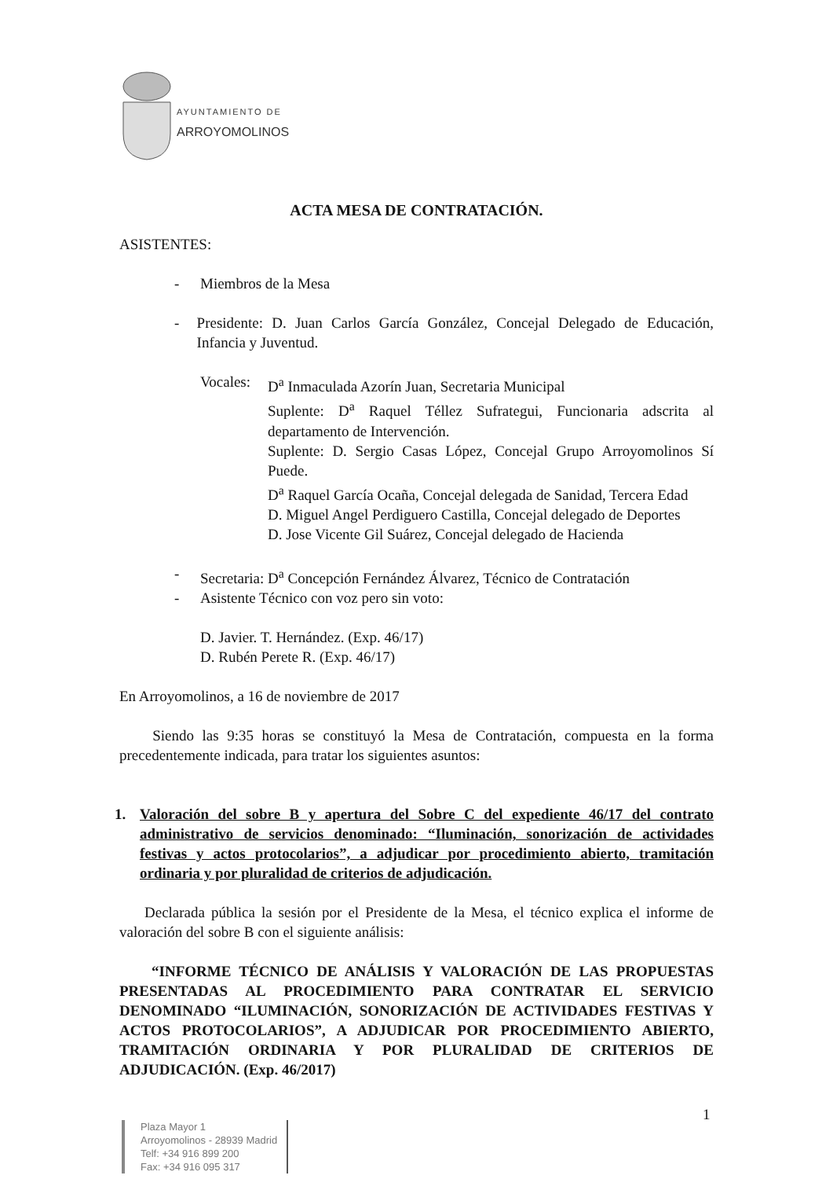AYUNTAMIENTO DE
ARROYOMOLINOS
ACTA MESA DE CONTRATACIÓN.
ASISTENTES:
- Miembros de la Mesa
- Presidente: D. Juan Carlos García González, Concejal Delegado de Educación, Infancia y Juventud.
Vocales: D<sup>a</sup> Inmaculada Azorín Juan, Secretaria Municipal
Suplente: D<sup>a</sup> Raquel Téllez Sufrategui, Funcionaria adscrita al departamento de Intervención.
Suplente: D. Sergio Casas López, Concejal Grupo Arroyomolinos Sí Puede.
D<sup>a</sup> Raquel García Ocaña, Concejal delegada de Sanidad, Tercera Edad
D. Miguel Angel Perdiguero Castilla, Concejal delegado de Deportes
D. Jose Vicente Gil Suárez, Concejal delegado de Hacienda
- Secretaria: D<sup>a</sup> Concepción Fernández Álvarez, Técnico de Contratación
- Asistente Técnico con voz pero sin voto:
D. Javier. T. Hernández. (Exp. 46/17)
D. Rubén Perete R. (Exp. 46/17)
En Arroyomolinos, a 16 de noviembre de 2017
Siendo las 9:35 horas se constituyó la Mesa de Contratación, compuesta en la forma precedentemente indicada, para tratar los siguientes asuntos:
1. Valoración del sobre B y apertura del Sobre C del expediente 46/17 del contrato administrativo de servicios denominado: “Iluminación, sonorización de actividades festivas y actos protocolarios”, a adjudicar por procedimiento abierto, tramitación ordinaria y por pluralidad de criterios de adjudicación.
Declarada pública la sesión por el Presidente de la Mesa, el técnico explica el informe de valoración del sobre B con el siguiente análisis:
“INFORME TÉCNICO DE ANÁLISIS Y VALORACIÓN DE LAS PROPUESTAS PRESENTADAS AL PROCEDIMIENTO PARA CONTRATAR EL SERVICIO DENOMINADO “ILUMINACIÓN, SONORIZACIÓN DE ACTIVIDADES FESTIVAS Y ACTOS PROTOCOLARIOS”, A ADJUDICAR POR PROCEDIMIENTO ABIERTO, TRAMITACIÓN ORDINARIA Y POR PLURALIDAD DE CRITERIOS DE ADJUDICACIÓN. (Exp. 46/2017)
1
Plaza Mayor 1
Arroyomolinos - 28939 Madrid
Telf: +34 916 899 200
Fax: +34 916 095 317